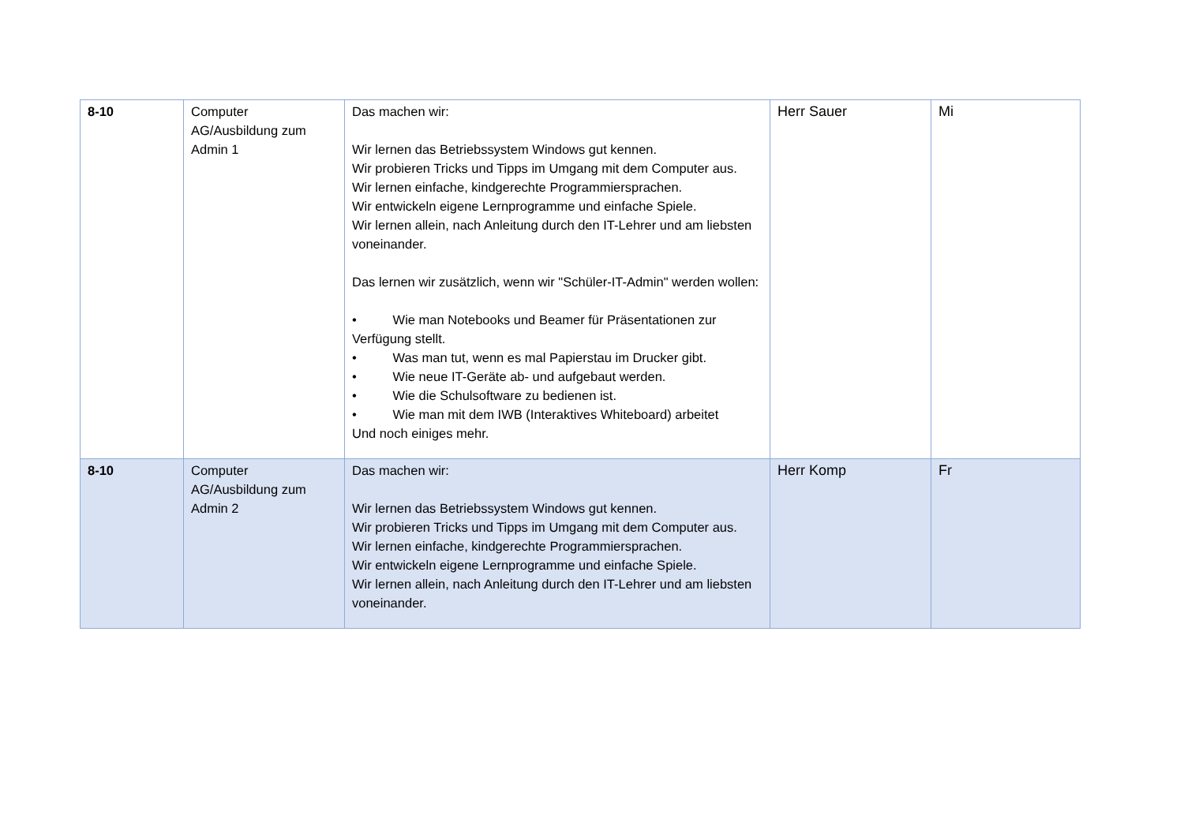| 8-10 | Computer AG/Ausbildung zum Admin 1 | Das machen wir: Wir lernen das Betriebssystem Windows gut kennen. Wir probieren Tricks und Tipps im Umgang mit dem Computer aus. Wir lernen einfache, kindgerechte Programmiersprachen. Wir entwickeln eigene Lernprogramme und einfache Spiele. Wir lernen allein, nach Anleitung durch den IT-Lehrer und am liebsten voneinander. Das lernen wir zusätzlich, wenn wir "Schüler-IT-Admin" werden wollen: • Wie man Notebooks und Beamer für Präsentationen zur Verfügung stellt. • Was man tut, wenn es mal Papierstau im Drucker gibt. • Wie neue IT-Geräte ab- und aufgebaut werden. • Wie die Schulsoftware zu bedienen ist. • Wie man mit dem IWB (Interaktives Whiteboard) arbeitet Und noch einiges mehr. | Herr Sauer | Mi |
| 8-10 | Computer AG/Ausbildung zum Admin 2 | Das machen wir: Wir lernen das Betriebssystem Windows gut kennen. Wir probieren Tricks und Tipps im Umgang mit dem Computer aus. Wir lernen einfache, kindgerechte Programmiersprachen. Wir entwickeln eigene Lernprogramme und einfache Spiele. Wir lernen allein, nach Anleitung durch den IT-Lehrer und am liebsten voneinander. | Herr Komp | Fr |